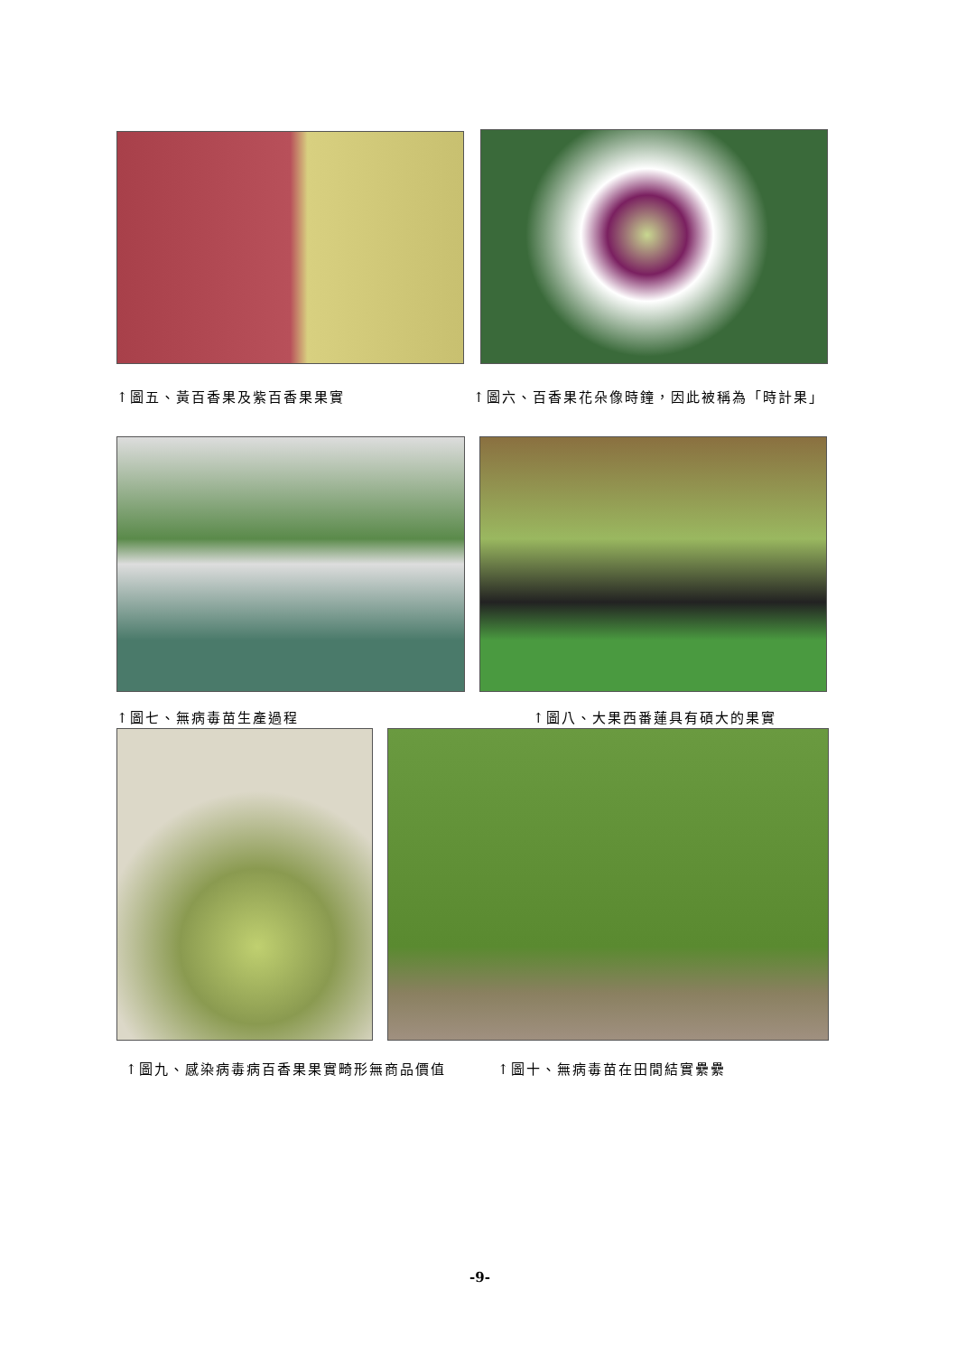↑圖五、黃百香果及紫百香果果實 ↑圖六、百香果花朵像時鐘，因此被稱為「時計果」
↑圖七、無病毒苗生產過程 ↑圖八、大果西番蓮具有碩大的果實
↑圖九、感染病毒病百香果果實畸形無商品價值 ↑圖十、無病毒苗在田間結實纍纍
-9-